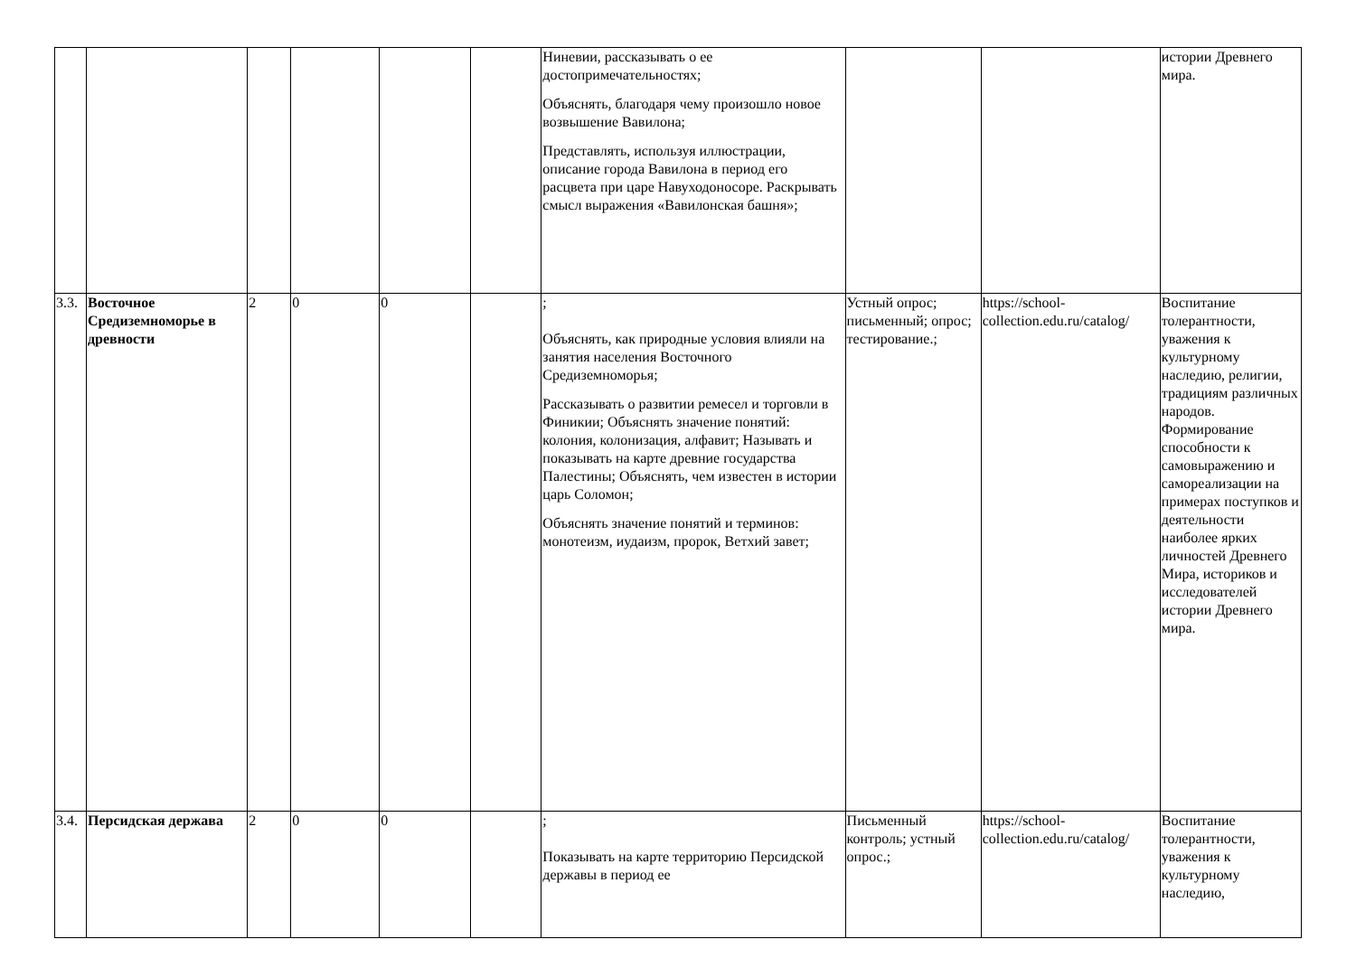| | | | | | | Ниневии, рассказывать о ее достопримечательностях; Объяснять, благодаря чему произошло новое возвышение Вавилона; Представлять, используя иллюстрации, описание города Вавилона в период его расцвета при царе Навуходоносоре. Раскрывать смысл выражения «Вавилонская башня»; | | | истории Древнего мира. |
| 3.3. | Восточное Средиземноморье в древности | 2 | 0 | 0 | | ; Объяснять, как природные условия влияли на занятия населения Восточного Средиземноморья; Рассказывать о развитии ремесел и торговли в Финикии; Объяснять значение понятий: колония, колонизация, алфавит; Называть и показывать на карте древние государства Палестины; Объяснять, чем известен в истории царь Соломон; Объяснять значение понятий и терминов: монотеизм, иудаизм, пророк, Ветхий завет; | Устный опрос; письменный; опрос; тестирование.; | https://school-collection.edu.ru/catalog/ | Воспитание толерантности, уважения к культурному наследию, религии, традициям различных народов. Формирование способности к самовыражению и самореализации на примерах поступков и деятельности наиболее ярких личностей Древнего Мира, историков и исследователей истории Древнего мира. |
| 3.4. | Персидская держава | 2 | 0 | 0 | | ; Показывать на карте территорию Персидской державы в период ее | Письменный контроль; устный опрос.; | https://school-collection.edu.ru/catalog/ | Воспитание толерантности, уважения к культурному наследию, |